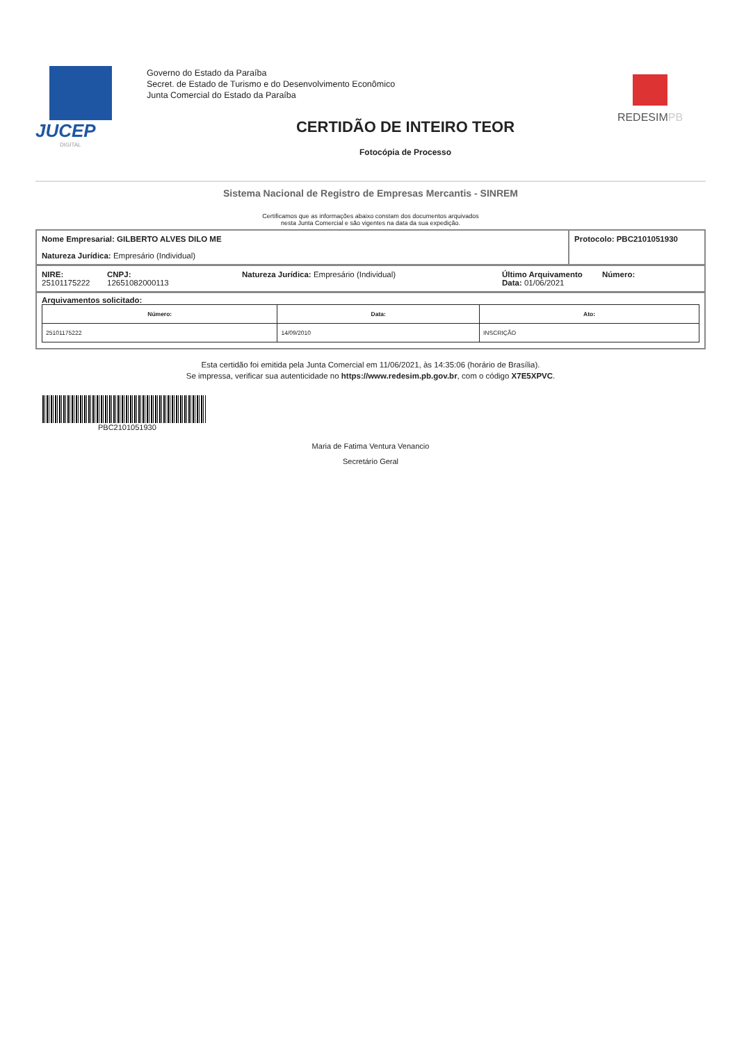JUCEP
DIGITAL
Governo do Estado da Paraíba
Secret. de Estado de Turismo e do Desenvolvimento Econômico
Junta Comercial do Estado da Paraíba
REDESIM PB
CERTIDÃO DE INTEIRO TEOR
Fotocópia de Processo
Sistema Nacional de Registro de Empresas Mercantis - SINREM
Certificamos que as informações abaixo constam dos documentos arquivados
nesta Junta Comercial e são vigentes na data da sua expedição.
Nome Empresarial: GILBERTO ALVES DILO ME
Natureza Jurídica: Empresário (Individual)
Protocolo: PBC2101051930
NIRE:
25101175222
CNPJ:
12651082000113
Natureza Jurídica: Empresário (Individual) Último Arquivamento
Data: 01/06/2021
Número:
Arquivamentos solicitado:
| Número: | Data: | Ato: |
| --- | --- | --- |
| 25101175222 | 14/09/2010 | INSCRIÇÃO |
Esta certidão foi emitida pela Junta Comercial em 11/06/2021, às 14:35:06 (horário de Brasília).
Se impressa, verificar sua autenticidade no https://www.redesim.pb.gov.br, com o código X7E5XPVC.
PBC2101051930
Maria de Fatima Ventura Venancio
Secretário Geral